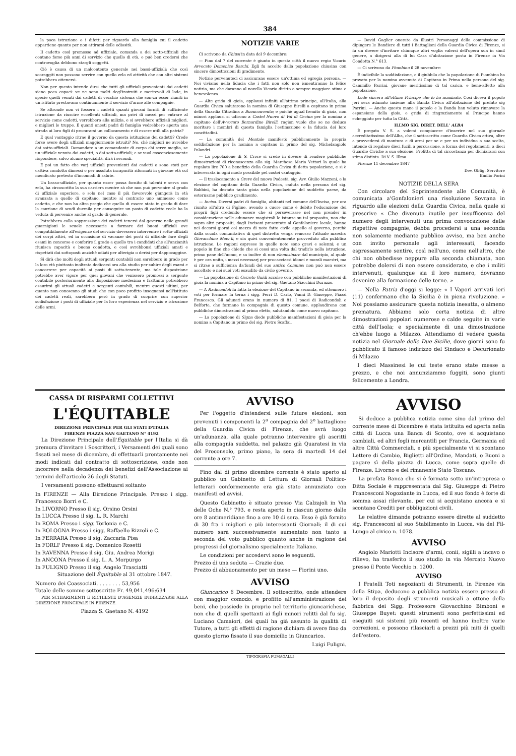384
la poca istruzione o i difetti per riguardo alla famiglia cui il cadetto appartiene quanto per non attirarsi delle odiosità.
Il cadetto così promosso ad uffiziale, comanda a dei sotto-uffiziali che contano forse più anni di servizio che quello di età, e può ben credersi che controvoglia debbono stargli soggetti.
Ciò è causa di un malcontento generale nei bassi-uffiziali; che così scoraggiti non possono servire con quello zelo ed attività che con altri sistemi potrebbero ottenersi.
Non per questo intende dirsi che tutti gli uffiziali provenienti dai cadetti sieno poco capaci: ve ne sono molti degl'instruiti e meritevoli di lode, in specie quelli venuti dai cadetti di vecchio sistema che son-za esser riuniti in un istituto prestavano continuamente il servizio d'arme alle compagnie.
Se altronde non vi fossero i cadetti quanti giovani forniti di sufficiente istruzione da riuscire eccellenti uffiziali, ma privi di mezzi per entrare al servizio come cadetti, verrebbero alla milizia, e si avrebbero uffiziali migliori, e migliori le truppe. E quanti onesti padri di famiglia vedrebbero aperta una strada ai loro figli di procurarsi un collocamento e di essere utili alla patria?
E qual vantaggio ritrae il governo da questa istituzione dei cadetti? Crede forse avere degli uffiziali maggiormente istruiti? No, chè migliori ne avrebbe dai sotto-uffiziali. Domandate a un comandante di corpo chi serve meglio, se un uffiziale venuto dai cadetti, o dai sotto-uffiziali; e se vuol coscenziosamente rispondere, salvo alcune specialità, dirà i secondi.
È poi un fatto che varj uffiziali provenienti dai cadetti o sono stati per cattiva condotta dimessi o per assoluta incapacità riformati in giovane età col mendicato pretesto d'incomodi di salute.
Un basso-uffiziale, per quanto esser possa fornito di talenti e serva con zelo, ha circoscritto la sua carriera mentre sà che non può pervenire al grado di uffiziale superiore, e solo nel caso il più favorevole giungerà in età avanzata a quello di capitano, mentre al contrario uno ammesso come cadetto, e che non ha altro pregio che quello di essere stato in grado di dare la cauzione di scudi duemila per conseguire un posto di cadetto reale ha la veduta di pervenire anche al grado di generale.
Potrebbero colla soppressione dei cadetti tenersi dal governo nelle grandi guarnigioni le scuole necessarie a formare dei buoni uffiziali ove compatibilmente all'esigenze del servizio dovessero intervenire i sotto-uffiziali dei corpi attivi, ed in occasione di vacanze dei posti di uffiziale fare degli esami in concorso e conferire il grado a quello tra i candidati che all'anzianità riunisca capacità e buona condotta, e così avrebbonsi uffiziali amati e rispettati dai sottoposti anzichè odiati per alterigia o derisi per dappocaggine.
Si dirà che molti degli attuali sergenti contabili non sarebbero in grado per la loro età piuttosto inoltrata dedicarsi ora alla studio per subire degli esami e concorrere per capacità ai posti di sotto-tenente, ma tale disposizione potrebbe aver vigore per quei giovani che venissero promossi a sergente contabile posteriormente alla disposizione medesima e frattanto potrebbero esaurirsi gli attuali cadetti e sergenti contabili, mentre questi ultimi, per quanto non conoscano gli studi che con poco profitto insegnansi nell'istituto dei cadetti reali, sarebbero però in grado di cuoprire con superior sodisfazione i posti di uffiziale per la loro esperienza nel servizio e istruzione delle armi.
NOTIZIE VARIE
Ci scrivono da Chiusi in data del 9 decembre:
— Fino dal 7 del corrente è giunto in questa città il nuovo regio Vicario Avvocato Domenico Barchi. Egli fu accolto dalla popolazione chiusina con sincere dimostrazioni di gradimento.
Notizie pervenuteci ci assicurano essere un'ottima ed egregia persona. — Noi viviamo nella fiducia che i fatti non solo non ismentiranno la felice notizia, ma che daranno al novello Vicario diritto a sempre maggiore stima e benevolenza.
— Alte grida di gioia, applausi infiniti all'ottimo principe, all'Italia, alla Guardia Civica salutarono la nomina di Giuseppe Birelli a capitano in prima della Guardia Cittadina a Buonconvento; e poichè ugual fremito di gioia, non minori applausi si udirono a Castel Nuovo di Val di Cecina per la nomina a capitano dell'Avvocato Bernardino Birelli, ragion vuole che se ne deduca meritare i membri di questa famiglia l'estimazione e la fiducia dei loro concittadini.
— La comunità del Mentale manifestò pubblicamente la propria soddisfazione per la nomina a capitano in primo del sig. Michelangiolo Palandri.
— La popolazione di S. Croce si crede in dovere di rendere pubbliche dimostrazioni di riconoscenza alla sig. Marchesa Maria Vettori la quale ha regalato lire 700 a benefizio della Guardia Civica di detta popolazione, e si è interessata in ogni modo possibile pel costei vantaggio.
— Il traslocamento a Greve del nuovo Podestà, sig. Avv. Giulio Mazzoni, e la elezione del capitano della Guardia Civica, caduta nella persona del sig. Babbini, ha destato tanta gioia nella popolazione del suddetto paese, da esternarne pubblico gradimento.
— Incisa. Diversi padri di famiglia, abitanti nel comune dell'Incisa, per ora riunito all'altro di Figline, avendo a cuore come è debito l'educazione dei proprii figli credendo essere che si perseverasse nel non prender in considerazione nelle adunanze magistrali le istanze su tal proposito, non che sopra altri propositi, dagli Incisani presentate al Gonfaloniere locale, hanno nei decorsi giorni col mezzo di noto fatto civile appello al governo, perchè dalla scuola comunitativa di quel distretto venga remosso l'attuale maestro Giovacchino Moer.li, e sia quivi convenientemente provveduto alla pubblica istruzione. Le ragioni espresse in quelle note sono gravi e solenni; e un popolo in fine che chiede che si cessi una volta dal tradirlo nella istruzione, primo pane dell'uomo, e sa inoltre di non elemosinare dal municipio, al quale è per ora unito, i mezzi necessarj per procacciarsi idonei e morali maestri, ma si ritrae a sufficienza da'fondi del suo antico Comune; non può non essere ascoltato e nei suoi voti esaudito da civile governo.
— La popolazione di Cerreto Guidi accolse con pubbliche manifestazioni di gioia la nomina a Capitano in primo del sig. Gaetano Siacchini Durazzo.
— A Radicondoli fu fatta la elezione del Capitano in seconda, ed ottennero i voti per formare la terna i sigg. Ferri D. Carlo, Vanni D. Giuseppe, Piazzi Francesco. Gli adunati erano in numero di 81. I paesi di Radicondoli e Belforte, che formano la compagnia di questo comune, applaudirono con pubbliche dimostrazioni al primo eletto, salutandolo come nuovo capitano.
— La popolazione di Signa diede pubbliche manifestazioni di gioia per la nomina a Capitano in primo del sig. Pietro Scaffai.
— David Gaglier onorato da illustri Personaggi della commissione di dipingere le Bandiere di tutti i Battaglioni della Guardia Civica di Firenze, si fa un dovere d'invitare chiunque altri voglia valersi dell'opera sua in simil genere, a dirigersi alla di lui Casa d'abitazione posta in Firenze in Via Condotta N.° 613.
— Ci scrivono da Piombino il 28 novembre:
È indicibile la soddisfazione, e il giubbilo che la popolazione di Piombino ha provato per la nomina avvenuta di Capitano in Prima nella persona del sig. Cammillo Parrini, giovane meritissimo di tal carica, e bene-affetto alla popolazione.
Lode sincera all'ottimo Principe che lo ha nominato. Così diceva il popolo jeri sera adunato insieme alla Banda Civica all'abitazione del prefato sig Parrini. — Anche questa mane il popolo e la Banda han voluto rinnovare la espansione della gioia, e grida di ringraziamento al Principe hanno echeggiato per tutta la Città.
ILLMO SIG. DIRET. DELL' ALBA
È pregata V. S. a volersi compiacere d'inserire nel suo giornale accreditatissimo dell'Alba, che il sottoscritto come Guardia Civica attiva, oltre a provvedersi di montura e di armi per se e per un individuo a sua scelta, intende di regalare dieci fucili a percussione, a forma del regolamenti, a dieci Guardie Civiche a sua elezione. Profitta di tal circostanza per dichiararsi con stima distinta. Di V. S. Illma.
Firenze 11 decembre 1847
Dev. Oblig. Servitore
Emilio Forini
NOTIZIE DELLA SERA
Con circolare del Soprintendente alle Comunità, è comunicata a'Gonfalonieri una risoluzione Sovrana in riguardo alle elezioni della Guardia Civica, nella quale si prescrive « Che divenuta inutile per insufficenza del numero degli intervenuti una prima convocazione delle rispettive compagnie, debba procedersi a una seconda non solamente mediante pubblico avviso, ma ben anche con invito personale agli interessati, facendo espressamente sentire, così nell'uno, come nell'altro, che chi non obbedisse neppure alla seconda chiamata, non potrebbe dolersi di non essere considerato, e che i militi intervenuti, qualunque sia il loro numero, dovranno devenire alla formazione delle terne. »
— Nella Patria d'oggi si legge: « I Vapori arrivati ieri (11) confermano che la Sicilia è in piena rivoluzione. » Noi possiamo assicurare questa notizia inesatta, o almeno prematura. Abbiamo solo certa notizia di altre dimostrazioni popolari numerose e calde seguite in varie città dell'Isola; e specialmente di una dimostrazione ch'ebbe luogo a Milazzo. Attendiamo di vedere questa notizia nel Giornale delle Due Sicilie, dove giorni sono fu pubblicato il famoso indirizzo del Sindaco e Decurionato di Milazzo
I dieci Massinesi le cui teste erano state messe a prezzo, e che noi annunziammo fuggiti, sono giunti felicemente a Londra.
CASSA DI RISPARMI COLLETTIVI
L'ÉQUITABLE
DIREZIONE PRINCIPALE PER GLI STATI D'ITALIA
FIRENZE PIAZZA SAN GAETANO N° 4192
La Direzione Principale dell'Équitable per l'Italia si dà premura d'invitare i Soscrittori, i Versamenti dei quali sono fissati nel mese di dicembre, di effettuarli prontamente nei modi indicati dal contratto di sottoscrizione, onde non incorrere nella decadenza dei benefizi dell'Associazione ai termini dell'articolo 26 degli Statuti.
I versamenti possono effettuarsi soltanto
In FIRENZE — Alla Direzione Principale. Presso i sigg. Francesco Borri e C.
In LIVORNO Presso il sig. Orsino Orsini
In LUCCA Presso il sig. L. R. Marchi
In ROMA Presso i sigg. Torlonia e C.
In BOLOGNA Presso i sigg. Raffaello Rizzoli e C.
In FERRARA Presso il sig. Zaccaria Pisa
In FORLI' Presso il sig. Domenico Rosetti
In RAVENNA Presso il sig. Giu. Andrea Morigi
In ANCONA Presso il sig. L. A. Morpurgo
In FULIGNO Presso il sig. Angelo Trasciatti
Situazione dell'Équitable al 31 ottobre 1847.
Numero dei Coassociati. . . . . . . . 53,956
Totale delle somme sottoscritte Fr. 49,041,496:634
PER SCHIARIMENTI E RICHIESTE D'AGENZIE INDIRIZZARSI ALLA DIREZIONE PRINCIPALE IN FIRENZE.
Piazza S. Gaetano N. 4192
AVVISO
Per l'oggetto d'intendersi sulle future elezioni, son prevenuti i componenti la 2<sup>a</sup> compagnia del 2<sup>o</sup> battaglione della Guardia Civica di Firenze, che avrà luogo un'adunanza, alla quale potranno intervenire gli ascritti alla compagnia suddetta, nel palazzo già Quaratesi in via del Proconsolo, primo piano, la sera di martedì 14 del corrente a ore 7.
Fino dal dì primo dicembre corrente è stato aperto al pubblico un Gabinetto di Lettura di Giornali Politico-letterari conformemente era già stato annunziato con manifesti ed avvisi.
Questo Gabinetto è situato presso Via Calzajoli in Via delle Oche N.° 793. e resta aperto in ciascun giorno dalle ore 8 antimeridiane fino a ore 10 di sera. Esso è già fornito di 30 fra i migliori e più interessanti Giornali; il di cui numero sarà successivamente aumentato non tanto a seconda del voto pubblico quanto anche in ragione dei progressi del giornalismo specialmente Italiano.
Le condizioni per accedervi sono le seguenti.
Prezzo di una seduta — Crazie due.
Prezzo di abbuonamento per un mese — Fiorini uno.
AVVISO
Giuncarico 6 Decembre. Il sottoscritto, onde attendere con maggior comodo, e profitto all'amministrazione dei beni, che possiede in proprio nel territorio giuncarichese, non che di quelli spettanti ai figli minori relitti dal fu sig. Luciano Camaiori, dei quali ha già assunto la qualità di Tutore, a tutti gli effetti di ragione dichiara di avere fino da questo giorno fissato il suo domicilio in Giuncarico.
Luigi Fuligni.
AVVISO
Si deduce a pubblica notizia come sino dal primo del corrente mese di Dicembre è stata istituita ed aperta nella città di Lucca una Banca di Sconto, ove si acquistano cambiali, ed altri fogli mercantili per Francia, Germania ed altre Città Commerciali, e più specialmente vi si scontano Lettere di Cambio, Biglietti all'Ordine, Mandati, o Buoni a pagare sì della piazza di Lucca, come sopra quelle di Firenze, Livorno e del rimanente Stato Toscano.
La prefata Banca che si è formata sotto un'intrapresa o Ditta Sociale è rappresentata dal Sig. Giuseppe di Pietro Francesconi Nogoziante in Lucca, ed il suo fondo è forte di somma assai rilevante, per cui si acquistano ancora e si scontano Crediti per obbligazioni civili.
Le relative dimande potranno essere dirette al suddetto sig. Francesconi al suo Stabilimento in Lucca, via del Fil-Lungo al civico n. 1078.
AVVISO
Angiolo Mariotti Incisore d'armi, conii, sigilli a incavo o rilievo, ha trasferito il suo studio in via Mercato Nuovo presso il Ponte Vecchio n. 1200.
AVVISO
I Fratelli Toti negozianti di Strumenti, in Firenze via della Stipa, deducono a pubblica notizia essere presso di loro il deposito degli strumenti musicali a ottone della fabbrica dei Sigg. Professore Giovacchino Bimboni e Giuseppe Buyet: questi strumenti sono perfettissimi ed eseguiti sui sistemi più recenti ed hanno inoltre varie correzioni, e possono rilasciarli a prezzi più miti di quelli dell'estero.
TIPOGRAFIA FUMAGALLI